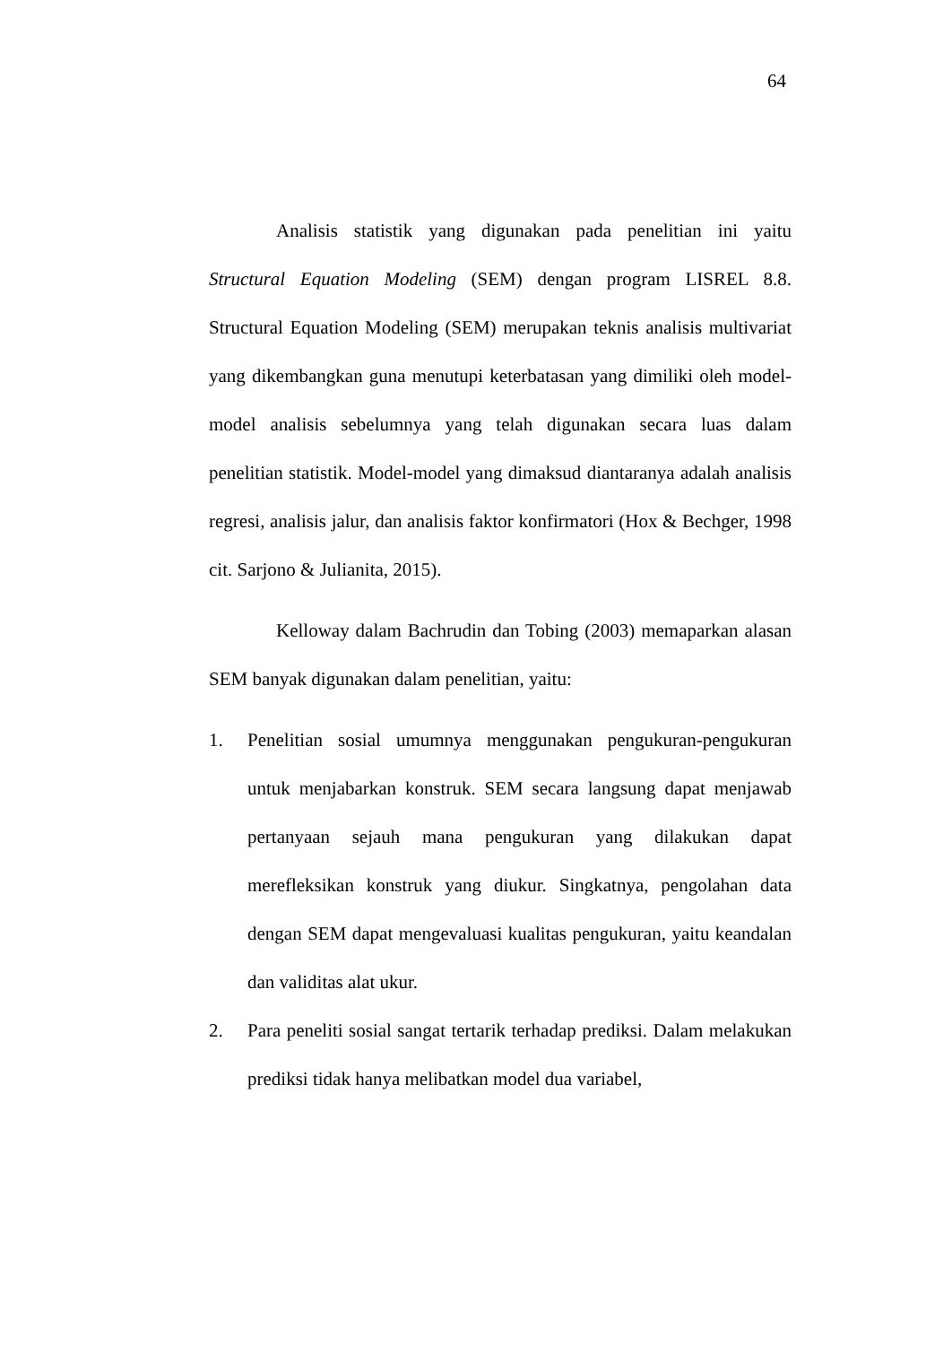64
Analisis statistik yang digunakan pada penelitian ini yaitu Structural Equation Modeling (SEM) dengan program LISREL 8.8. Structural Equation Modeling (SEM) merupakan teknis analisis multivariat yang dikembangkan guna menutupi keterbatasan yang dimiliki oleh model-model analisis sebelumnya yang telah digunakan secara luas dalam penelitian statistik. Model-model yang dimaksud diantaranya adalah analisis regresi, analisis jalur, dan analisis faktor konfirmatori (Hox & Bechger, 1998 cit. Sarjono & Julianita, 2015).
Kelloway dalam Bachrudin dan Tobing (2003) memaparkan alasan SEM banyak digunakan dalam penelitian, yaitu:
1. Penelitian sosial umumnya menggunakan pengukuran-pengukuran untuk menjabarkan konstruk. SEM secara langsung dapat menjawab pertanyaan sejauh mana pengukuran yang dilakukan dapat merefleksikan konstruk yang diukur. Singkatnya, pengolahan data dengan SEM dapat mengevaluasi kualitas pengukuran, yaitu keandalan dan validitas alat ukur.
2. Para peneliti sosial sangat tertarik terhadap prediksi. Dalam melakukan prediksi tidak hanya melibatkan model dua variabel,